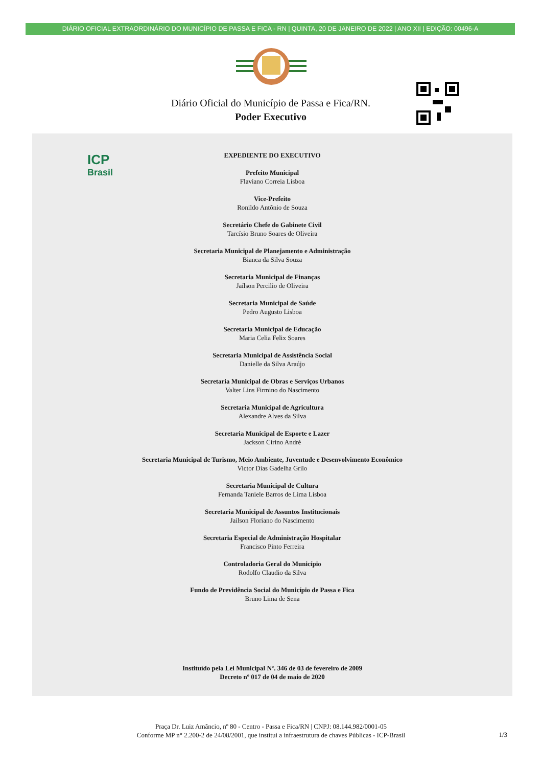DIÁRIO OFICIAL EXTRAORDINÁRIO DO MUNICÍPIO DE PASSA E FICA - RN | QUINTA, 20 DE JANEIRO DE 2022 | ANO XII | EDIÇÃO: 00496-A
Diário Oficial do Município de Passa e Fica/RN.
Poder Executivo
ICP
Brasil
EXPEDIENTE DO EXECUTIVO
Prefeito Municipal
Flaviano Correia Lisboa
Vice-Prefeito
Ronildo Antônio de Souza
Secretário Chefe do Gabinete Civil
Tarcísio Bruno Soares de Oliveira
Secretaria Municipal de Planejamento e Administração
Bianca da Silva Souza
Secretaria Municipal de Finanças
Jaílson Percilio de Oliveira
Secretaria Municipal de Saúde
Pedro Augusto Lisboa
Secretaria Municipal de Educação
Maria Celia Felix Soares
Secretaria Municipal de Assistência Social
Danielle da Silva Araújo
Secretaria Municipal de Obras e Serviços Urbanos
Valter Lins Firmino do Nascimento
Secretaria Municipal de Agricultura
Alexandre Alves da Silva
Secretaria Municipal de Esporte e Lazer
Jackson Cirino André
Secretaria Municipal de Turismo, Meio Ambiente, Juventude e Desenvolvimento Econômico
Victor Dias Gadelha Grilo
Secretaria Municipal de Cultura
Fernanda Taniele Barros de Lima Lisboa
Secretaria Municipal de Assuntos Institucionais
Jailson Floriano do Nascimento
Secretaria Especial de Administração Hospitalar
Francisco Pinto Ferreira
Controladoria Geral do Município
Rodolfo Claudio da Silva
Fundo de Previdência Social do Município de Passa e Fica
Bruno Lima de Sena
Instituído pela Lei Municipal Nº. 346 de 03 de fevereiro de 2009
Decreto nº 017 de 04 de maio de 2020
Praça Dr. Luiz Amâncio, nº 80 - Centro - Passa e Fica/RN | CNPJ: 08.144.982/0001-05
Conforme MP n° 2.200-2 de 24/08/2001, que institui a infraestrutura de chaves Públicas - ICP-Brasil
1/3